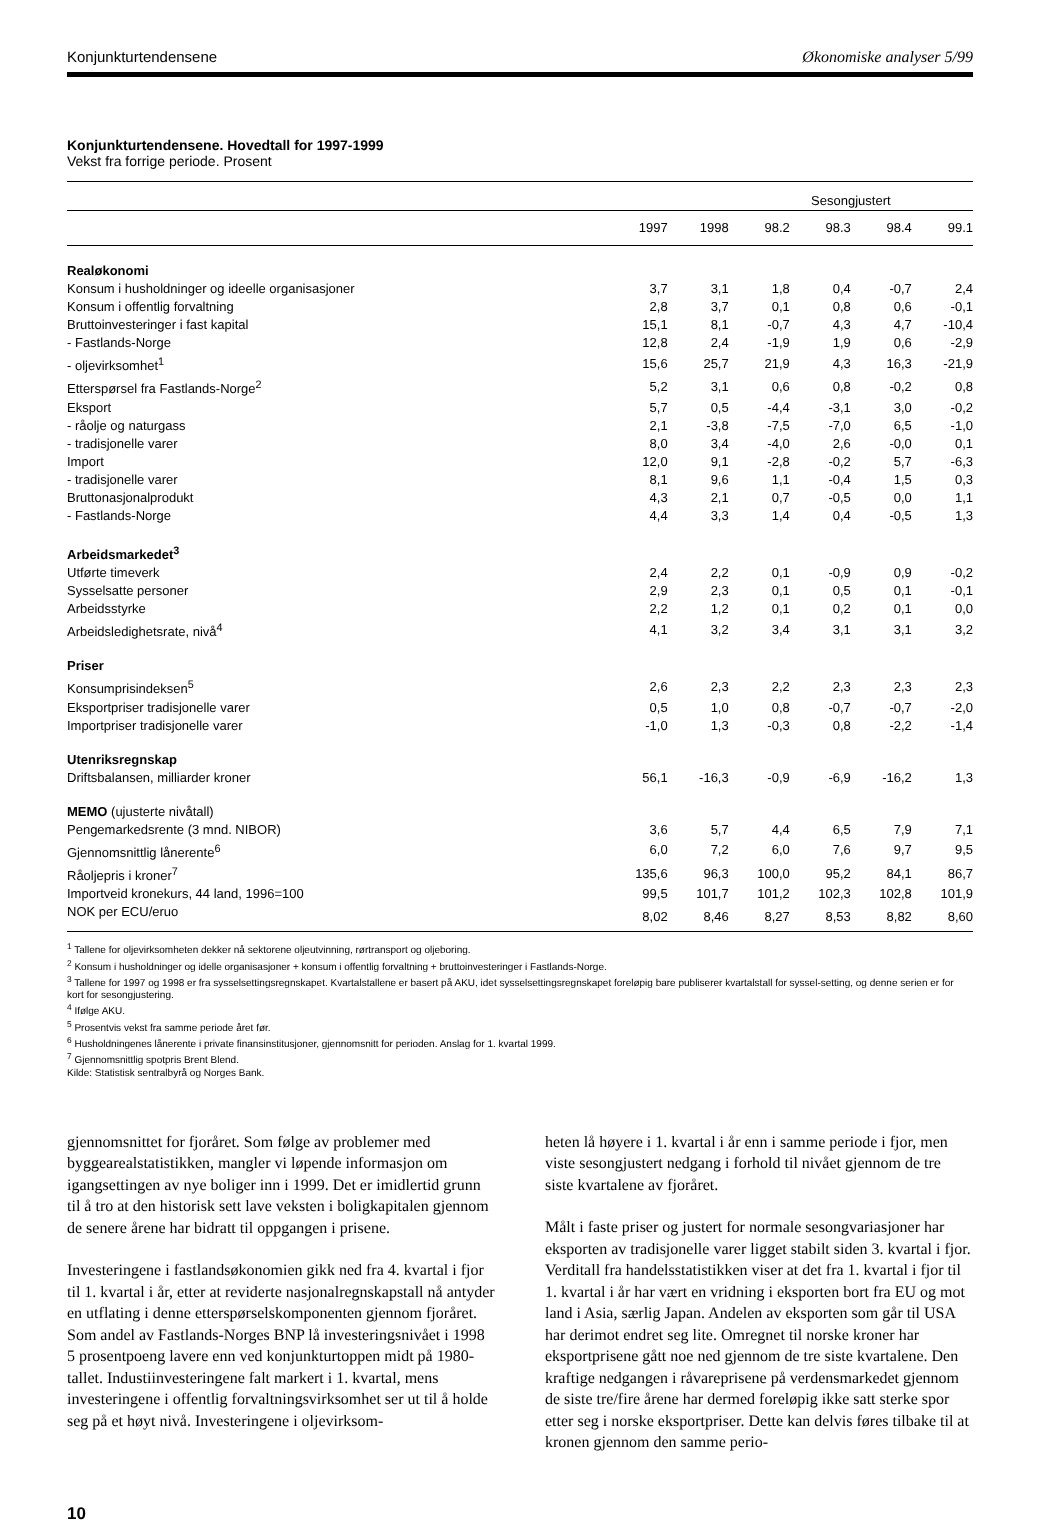Konjunkturtendensene Økonomiske analyser 5/99
Konjunkturtendensene. Hovedtall for 1997-1999
Vekst fra forrige periode. Prosent
| | | | Sesongjustert | | | |
| --- | --- | --- | --- | --- | --- | --- |
| | 1997 | 1998 | 98.2 | 98.3 | 98.4 | 99.1 |
| Realøkonomi | | | | | | |
| Konsum i husholdninger og ideelle organisasjoner | 3,7 | 3,1 | 1,8 | 0,4 | -0,7 | 2,4 |
| Konsum i offentlig forvaltning | 2,8 | 3,7 | 0,1 | 0,8 | 0,6 | -0,1 |
| Bruttoinvesteringer i fast kapital | 15,1 | 8,1 | -0,7 | 4,3 | 4,7 | -10,4 |
| - Fastlands-Norge | 12,8 | 2,4 | -1,9 | 1,9 | 0,6 | -2,9 |
| - oljevirksomhet<sup>1</sup> | 15,6 | 25,7 | 21,9 | 4,3 | 16,3 | -21,9 |
| Etterspørsel fra Fastlands-Norge<sup>2</sup> | 5,2 | 3,1 | 0,6 | 0,8 | -0,2 | 0,8 |
| Eksport | 5,7 | 0,5 | -4,4 | -3,1 | 3,0 | -0,2 |
| - råolje og naturgass | 2,1 | -3,8 | -7,5 | -7,0 | 6,5 | -1,0 |
| - tradisjonelle varer | 8,0 | 3,4 | -4,0 | 2,6 | -0,0 | 0,1 |
| Import | 12,0 | 9,1 | -2,8 | -0,2 | 5,7 | -6,3 |
| - tradisjonelle varer | 8,1 | 9,6 | 1,1 | -0,4 | 1,5 | 0,3 |
| Bruttonasjonalprodukt | 4,3 | 2,1 | 0,7 | -0,5 | 0,0 | 1,1 |
| - Fastlands-Norge | 4,4 | 3,3 | 1,4 | 0,4 | -0,5 | 1,3 |
| Arbeidsmarkedet<sup>3</sup> | | | | | | |
| Utførte timeverk | 2,4 | 2,2 | 0,1 | -0,9 | 0,9 | -0,2 |
| Sysselsatte personer | 2,9 | 2,3 | 0,1 | 0,5 | 0,1 | -0,1 |
| Arbeidsstyrke | 2,2 | 1,2 | 0,1 | 0,2 | 0,1 | 0,0 |
| Arbeidsledighetsrate, nivå<sup>4</sup> | 4,1 | 3,2 | 3,4 | 3,1 | 3,1 | 3,2 |
| Priser | | | | | | |
| Konsumprisindeksen<sup>5</sup> | 2,6 | 2,3 | 2,2 | 2,3 | 2,3 | 2,3 |
| Eksportpriser tradisjonelle varer | 0,5 | 1,0 | 0,8 | -0,7 | -0,7 | -2,0 |
| Importpriser tradisjonelle varer | -1,0 | 1,3 | -0,3 | 0,8 | -2,2 | -1,4 |
| Utenriksregnskap | | | | | | |
| Driftsbalansen, milliarder kroner | 56,1 | -16,3 | -0,9 | -6,9 | -16,2 | 1,3 |
| MEMO (ujusterte nivåtall) | | | | | | |
| Pengemarkedsrente (3 mnd. NIBOR) | 3,6 | 5,7 | 4,4 | 6,5 | 7,9 | 7,1 |
| Gjennomsnittlig lånerente<sup>6</sup> | 6,0 | 7,2 | 6,0 | 7,6 | 9,7 | 9,5 |
| Råoljepris i kroner<sup>7</sup> | 135,6 | 96,3 | 100,0 | 95,2 | 84,1 | 86,7 |
| Importveid kronekurs, 44 land, 1996=100 | 99,5 | 101,7 | 101,2 | 102,3 | 102,8 | 101,9 |
| NOK per ECU/eruo | 8,02 | 8,46 | 8,27 | 8,53 | 8,82 | 8,60 |
<sup>1</sup> Tallene for oljevirksomheten dekker nå sektorene oljeutvinning, rørtransport og oljeboring.
<sup>2</sup> Konsum i husholdninger og idelle organisasjoner + konsum i offentlig forvaltning + bruttoinvesteringer i Fastlands-Norge.
<sup>3</sup> Tallene for 1997 og 1998 er fra sysselsettingsregnskapet. Kvartalstallene er basert på AKU, idet sysselsettingsregnskapet foreløpig bare publiserer kvartalstall for syssel-setting, og denne serien er for kort for sesongjustering.
<sup>4</sup> Ifølge AKU.
<sup>5</sup> Prosentvis vekst fra samme periode året før.
<sup>6</sup> Husholdningenes lånerente i private finansinstitusjoner, gjennomsnitt for perioden. Anslag for 1. kvartal 1999.
<sup>7</sup> Gjennomsnittlig spotpris Brent Blend.
Kilde: Statistisk sentralbyrå og Norges Bank.
gjennomsnittet for fjoråret. Som følge av problemer med byggearealstatistikken, mangler vi løpende informasjon om igangsettingen av nye boliger inn i 1999. Det er imidlertid grunn til å tro at den historisk sett lave veksten i boligkapitalen gjennom de senere årene har bidratt til oppgangen i prisene.
Investeringene i fastlandsøkonomien gikk ned fra 4. kvartal i fjor til 1. kvartal i år, etter at reviderte nasjonalregnskapstall nå antyder en utflating i denne etterspørselskomponenten gjennom fjoråret. Som andel av Fastlands-Norges BNP lå investeringsnivået i 1998 5 prosentpoeng lavere enn ved konjunkturtoppen midt på 1980-tallet. Industiinvesteringene falt markert i 1. kvartal, mens investeringene i offentlig forvaltningsvirksomhet ser ut til å holde seg på et høyt nivå. Investeringene i oljevirksom-
heten lå høyere i 1. kvartal i år enn i samme periode i fjor, men viste sesongjustert nedgang i forhold til nivået gjennom de tre siste kvartalene av fjoråret.
Målt i faste priser og justert for normale sesongvariasjoner har eksporten av tradisjonelle varer ligget stabilt siden 3. kvartal i fjor. Verditall fra handelsstatistikken viser at det fra 1. kvartal i fjor til 1. kvartal i år har vært en vridning i eksporten bort fra EU og mot land i Asia, særlig Japan. Andelen av eksporten som går til USA har derimot endret seg lite. Omregnet til norske kroner har eksportprisene gått noe ned gjennom de tre siste kvartalene. Den kraftige nedgangen i råvareprisene på verdensmarkedet gjennom de siste tre/fire årene har dermed foreløpig ikke satt sterke spor etter seg i norske eksportpriser. Dette kan delvis føres tilbake til at kronen gjennom den samme perio-
10